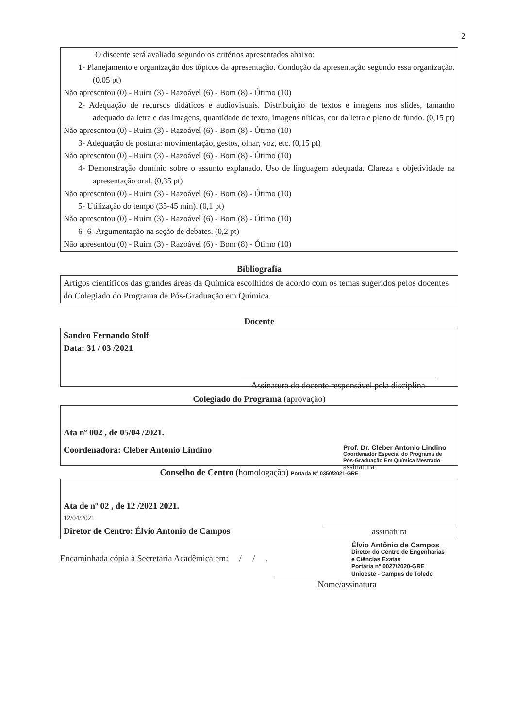2
O discente será avaliado segundo os critérios apresentados abaixo:
1- Planejamento e organização dos tópicos da apresentação. Condução da apresentação segundo essa organização. (0,05 pt)
Não apresentou (0) - Ruim (3) - Razoável (6) - Bom (8) - Ótimo (10)
2- Adequação de recursos didáticos e audiovisuais. Distribuição de textos e imagens nos slides, tamanho adequado da letra e das imagens, quantidade de texto, imagens nítidas, cor da letra e plano de fundo. (0,15 pt)
Não apresentou (0) - Ruim (3) - Razoável (6) - Bom (8) - Ótimo (10)
3- Adequação de postura: movimentação, gestos, olhar, voz, etc. (0,15 pt)
Não apresentou (0) - Ruim (3) - Razoável (6) - Bom (8) - Ótimo (10)
4- Demonstração domínio sobre o assunto explanado. Uso de linguagem adequada. Clareza e objetividade na apresentação oral. (0,35 pt)
Não apresentou (0) - Ruim (3) - Razoável (6) - Bom (8) - Ótimo (10)
5- Utilização do tempo (35-45 min). (0,1 pt)
Não apresentou (0) - Ruim (3) - Razoável (6) - Bom (8) - Ótimo (10)
6- 6- Argumentação na seção de debates. (0,2 pt)
Não apresentou (0) - Ruim (3) - Razoável (6) - Bom (8) - Ótimo (10)
Bibliografia
Artigos científicos das grandes áreas da Química escolhidos de acordo com os temas sugeridos pelos docentes do Colegiado do Programa de Pós-Graduação em Química.
Docente
Sandro Fernando Stolf
Data: 31 / 03 /2021
Assinatura do docente responsável pela disciplina
Colegiado do Programa (aprovação)
Ata nº 002 , de 05/04 /2021.
Coordenadora: Cleber Antonio Lindino
Prof. Dr. Cleber Antonio Lindino
Coordenador Especial do Programa de Pós-Graduação Em Química Mestrado
assinatura
Conselho de Centro (homologação) Portaria N° 0350/2021-GRE
Ata de nº 02 , de 12 /2021 2021.
12/04/2021
Diretor de Centro: Élvio Antonio de Campos
assinatura
Encaminhada cópia à Secretaria Acadêmica em: / / .
Élvio Antônio de Campos
Diretor do Centro de Engenharias
e Ciências Exatas
Portaria n° 0027/2020-GRE
Unioeste - Campus de Toledo
Nome/assinatura